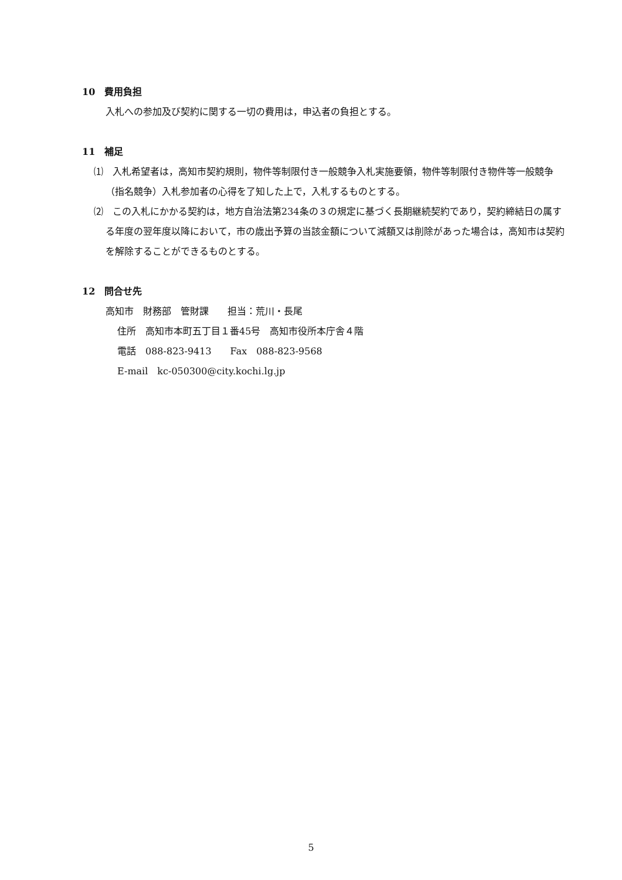10　費用負担
入札への参加及び契約に関する一切の費用は，申込者の負担とする。
11　補足
⑴　入札希望者は，高知市契約規則，物件等制限付き一般競争入札実施要領，物件等制限付き物件等一般競争（指名競争）入札参加者の心得を了知した上で，入札するものとする。
⑵　この入札にかかる契約は，地方自治法第234条の３の規定に基づく長期継続契約であり，契約締結日の属する年度の翌年度以降において，市の歳出予算の当該金額について減額又は削除があった場合は，高知市は契約を解除することができるものとする。
12　問合せ先
高知市　財務部　管財課　　担当：荒川・長尾
住所　高知市本町五丁目１番45号　高知市役所本庁舎４階
電話　088-823-9413　　Fax　088-823-9568
E-mail　kc-050300@city.kochi.lg.jp
5